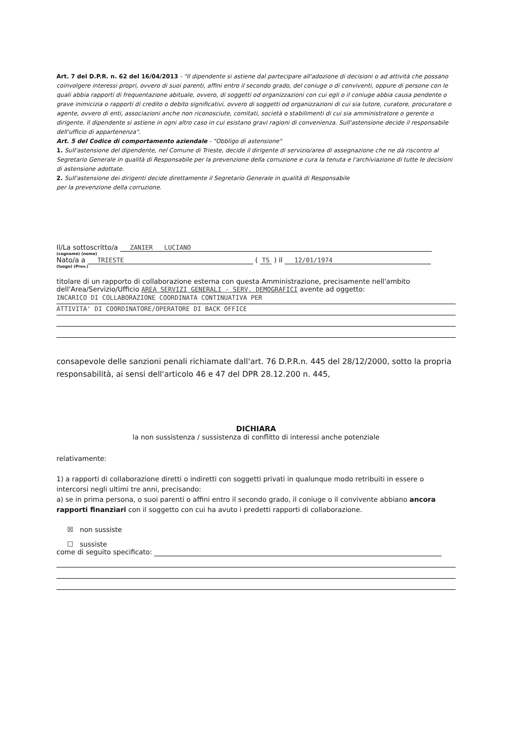Art. 7 del D.P.R. n. 62 del 16/04/2013 - "Il dipendente si astiene dal partecipare all'adozione di decisioni o ad attività che possano coinvolgere interessi propri, ovvero di suoi parenti, affini entro il secondo grado, del coniuge o di conviventi, oppure di persone con le quali abbia rapporti di frequentazione abituale, ovvero, di soggetti od organizzazioni con cui egli o il coniuge abbia causa pendente o grave inimicizia o rapporti di credito o debito significativi, ovvero di soggetti od organizzazioni di cui sia tutore, curatore, procuratore o agente, ovvero di enti, associazioni anche non riconosciute, comitati, società o stabilimenti di cui sia amministratore o gerente o dirigente. Il dipendente si astiene in ogni altro caso in cui esistano gravi ragioni di convenienza. Sull'astensione decide il responsabile dell'ufficio di appartenenza".
Art. 5 del Codice di comportamento aziendale - "Obbligo di astensione"
1. Sull'astensione del dipendente, nel Comune di Trieste, decide il dirigente di servizio/area di assegnazione che ne dà riscontro al Segretario Generale in qualità di Responsabile per la prevenzione della corruzione e cura la tenuta e l'archiviazione di tutte le decisioni di astensione adottate.
2. Sull'astensione dei dirigenti decide direttamente il Segretario Generale in qualità di Responsabile
per la prevenzione della corruzione.
Il/La sottoscritto/a ZANIER LUCIANO
(cognome) (nome)
Nato/a a TRIESTE ( TS ) il 12/01/1974
(luogo) (Prov.)
titolare di un rapporto di collaborazione esterna con questa Amministrazione, precisamente nell'ambito dell'Area/Servizio/Ufficio AREA SERVIZI GENERALI - SERV. DEMOGRAFICI avente ad oggetto:
INCARICO DI COLLABORAZIONE COORDINATA CONTINUATIVA PER
ATTIVITA' DI COORDINATORE/OPERATORE DI BACK OFFICE
consapevole delle sanzioni penali richiamate dall'art. 76 D.P.R.n. 445 del 28/12/2000, sotto la propria responsabilità, ai sensi dell'articolo 46 e 47 del DPR 28.12.200 n. 445,
DICHIARA
la non sussistenza / sussistenza di conflitto di interessi anche potenziale
relativamente:
1) a rapporti di collaborazione diretti o indiretti con soggetti privati in qualunque modo retribuiti in essere o intercorsi negli ultimi tre anni, precisando:
a) se in prima persona, o suoi parenti o affini entro il secondo grado, il coniuge o il convivente abbiano ancora rapporti finanziari con il soggetto con cui ha avuto i predetti rapporti di collaborazione.
☒ non sussiste
☐ sussiste
come di seguito specificato: